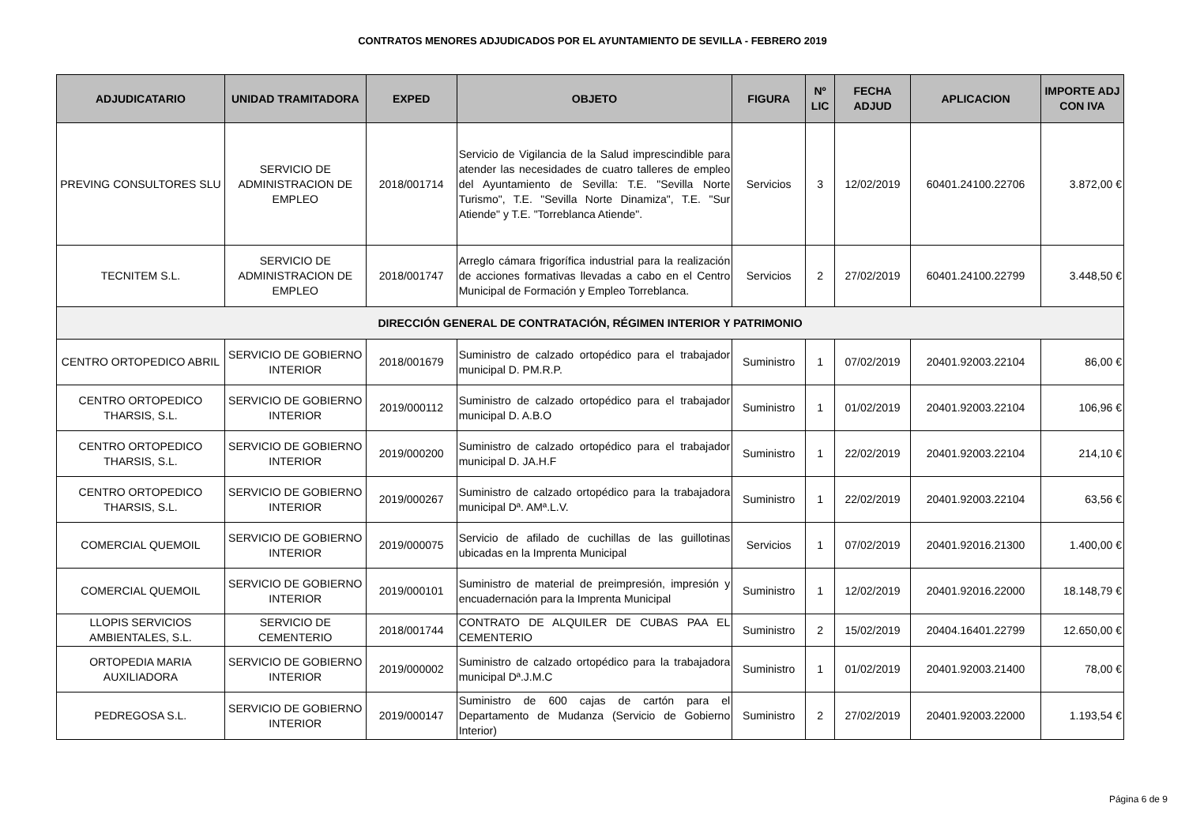CONTRATOS MENORES ADJUDICADOS POR EL AYUNTAMIENTO DE SEVILLA - FEBRERO 2019
| ADJUDICATARIO | UNIDAD TRAMITADORA | EXPED | OBJETO | FIGURA | Nº LIC | FECHA ADJUD | APLICACION | IMPORTE ADJ CON IVA |
| --- | --- | --- | --- | --- | --- | --- | --- | --- |
| PREVING CONSULTORES SLU | SERVICIO DE ADMINISTRACION DE EMPLEO | 2018/001714 | Servicio de Vigilancia de la Salud imprescindible para atender las necesidades de cuatro talleres de empleo del Ayuntamiento de Sevilla: T.E. "Sevilla Norte Turismo", T.E. "Sevilla Norte Dinamiza", T.E. "Sur Atiende" y T.E. "Torreblanca Atiende". | Servicios | 3 | 12/02/2019 | 60401.24100.22706 | 3.872,00 € |
| TECNITEM S.L. | SERVICIO DE ADMINISTRACION DE EMPLEO | 2018/001747 | Arreglo cámara frigorífica industrial para la realización de acciones formativas llevadas a cabo en el Centro Municipal de Formación y Empleo Torreblanca. | Servicios | 2 | 27/02/2019 | 60401.24100.22799 | 3.448,50 € |
| DIRECCIÓN GENERAL DE CONTRATACIÓN, RÉGIMEN INTERIOR Y PATRIMONIO | | | | | | | | |
| CENTRO ORTOPEDICO ABRIL | SERVICIO DE GOBIERNO INTERIOR | 2018/001679 | Suministro de calzado ortopédico para el trabajador municipal D. PM.R.P. | Suministro | 1 | 07/02/2019 | 20401.92003.22104 | 86,00 € |
| CENTRO ORTOPEDICO THARSIS, S.L. | SERVICIO DE GOBIERNO INTERIOR | 2019/000112 | Suministro de calzado ortopédico para el trabajador municipal D. A.B.O | Suministro | 1 | 01/02/2019 | 20401.92003.22104 | 106,96 € |
| CENTRO ORTOPEDICO THARSIS, S.L. | SERVICIO DE GOBIERNO INTERIOR | 2019/000200 | Suministro de calzado ortopédico para el trabajador municipal D. JA.H.F | Suministro | 1 | 22/02/2019 | 20401.92003.22104 | 214,10 € |
| CENTRO ORTOPEDICO THARSIS, S.L. | SERVICIO DE GOBIERNO INTERIOR | 2019/000267 | Suministro de calzado ortopédico para la trabajadora municipal Dª. AMª.L.V. | Suministro | 1 | 22/02/2019 | 20401.92003.22104 | 63,56 € |
| COMERCIAL QUEMOIL | SERVICIO DE GOBIERNO INTERIOR | 2019/000075 | Servicio de afilado de cuchillas de las guillotinas ubicadas en la Imprenta Municipal | Servicios | 1 | 07/02/2019 | 20401.92016.21300 | 1.400,00 € |
| COMERCIAL QUEMOIL | SERVICIO DE GOBIERNO INTERIOR | 2019/000101 | Suministro de material de preimpresión, impresión y encuadernación para la Imprenta Municipal | Suministro | 1 | 12/02/2019 | 20401.92016.22000 | 18.148,79 € |
| LLOPIS SERVICIOS AMBIENTALES, S.L. | SERVICIO DE CEMENTERIO | 2018/001744 | CONTRATO DE ALQUILER DE CUBAS PAA EL CEMENTERIO | Suministro | 2 | 15/02/2019 | 20404.16401.22799 | 12.650,00 € |
| ORTOPEDIA MARIA AUXILIADORA | SERVICIO DE GOBIERNO INTERIOR | 2019/000002 | Suministro de calzado ortopédico para la trabajadora municipal Dª.J.M.C | Suministro | 1 | 01/02/2019 | 20401.92003.21400 | 78,00 € |
| PEDREGOSA S.L. | SERVICIO DE GOBIERNO INTERIOR | 2019/000147 | Suministro de 600 cajas de cartón para el Departamento de Mudanza (Servicio de Gobierno Interior) | Suministro | 2 | 27/02/2019 | 20401.92003.22000 | 1.193,54 € |
Página 6 de 9